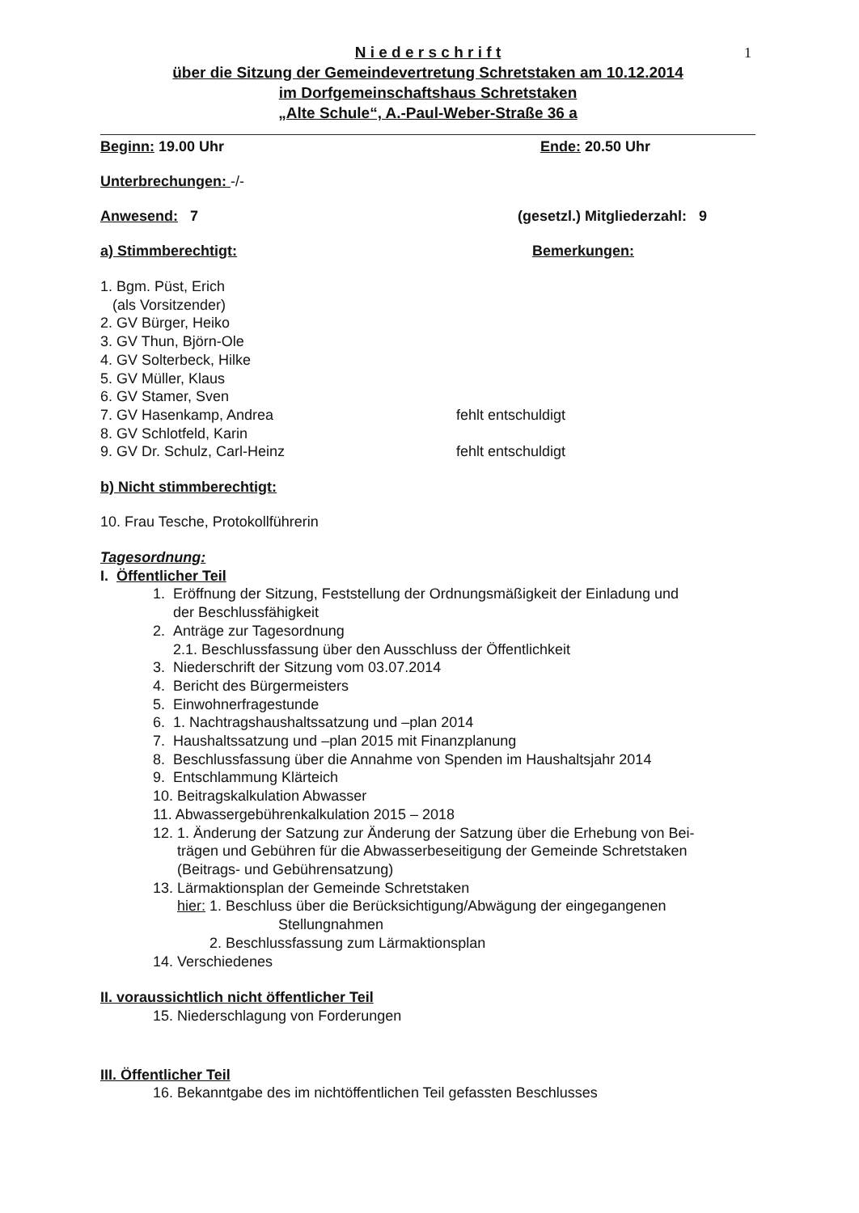1
N i e d e r s c h r i f t
über die Sitzung der Gemeindevertretung Schretstaken am 10.12.2014
im Dorfgemeinschaftshaus Schretstaken
„Alte Schule“, A.-Paul-Weber-Straße 36 a
Beginn: 19.00 Uhr Ende: 20.50 Uhr
Unterbrechungen: -/-
Anwesend: 7 (gesetzl.) Mitgliederzahl: 9
a) Stimmberechtigt: Bemerkungen:
1. Bgm. Püst, Erich
(als Vorsitzender)
2. GV Bürger, Heiko
3. GV Thun, Björn-Ole
4. GV Solterbeck, Hilke
5. GV Müller, Klaus
6. GV Stamer, Sven
7. GV Hasenkamp, Andrea fehlt entschuldigt
8. GV Schlotfeld, Karin
9. GV Dr. Schulz, Carl-Heinz fehlt entschuldigt
b) Nicht stimmberechtigt:
10. Frau Tesche, Protokollführerin
Tagesordnung:
I. Öffentlicher Teil
1. Eröffnung der Sitzung, Feststellung der Ordnungsmäßigkeit der Einladung und
der Beschlussfähigkeit
2. Anträge zur Tagesordnung
2.1. Beschlussfassung über den Ausschluss der Öffentlichkeit
3. Niederschrift der Sitzung vom 03.07.2014
4. Bericht des Bürgermeisters
5. Einwohnerfragestunde
6. 1. Nachtragshaushaltssatzung und –plan 2014
7. Haushaltssatzung und –plan 2015 mit Finanzplanung
8. Beschlussfassung über die Annahme von Spenden im Haushaltsjahr 2014
9. Entschlammung Klärteich
10. Beitragskalkulation Abwasser
11. Abwassergebührenkalkulation 2015 – 2018
12. 1. Änderung der Satzung zur Änderung der Satzung über die Erhebung von Bei-
trägen und Gebühren für die Abwasserbeseitigung der Gemeinde Schretstaken
(Beitrags- und Gebührensatzung)
13. Lärmaktionsplan der Gemeinde Schretstaken
hier: 1. Beschluss über die Berücksichtigung/Abwägung der eingegangenen
Stellungnahmen
2. Beschlussfassung zum Lärmaktionsplan
14. Verschiedenes
II. voraussichtlich nicht öffentlicher Teil
15. Niederschlagung von Forderungen
III. Öffentlicher Teil
16. Bekanntgabe des im nichtöffentlichen Teil gefassten Beschlusses